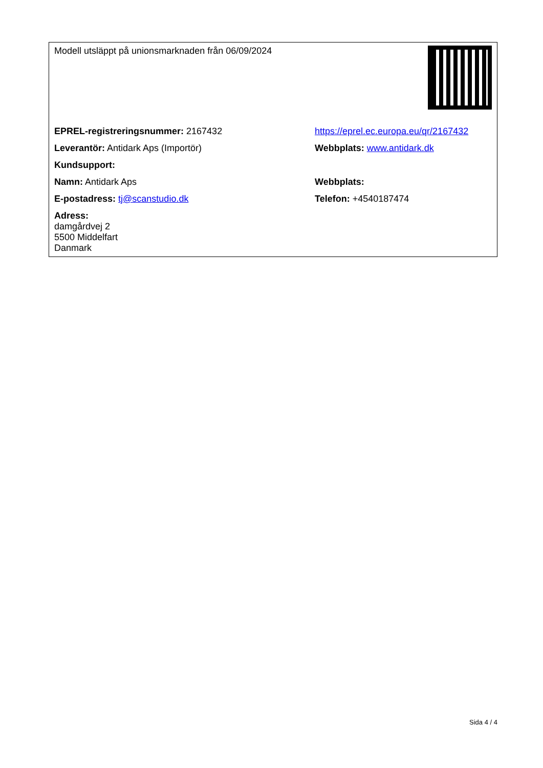| Modell utsläppt på unionsmarknaden från 06/09/2024 | |
| EPREL-registreringsnummer: 2167432 | https://eprel.ec.europa.eu/qr/2167432 |
| Leverantör: Antidark Aps (Importör) | Webbplats: www.antidark.dk |
| Kundsupport: | |
| Namn: Antidark Aps | Webbplats: |
| E-postadress: tj@scanstudio.dk | Telefon: +4540187474 |
| Adress: damgårdvej 2 5500 Middelfart Danmark | |
Sida 4 / 4